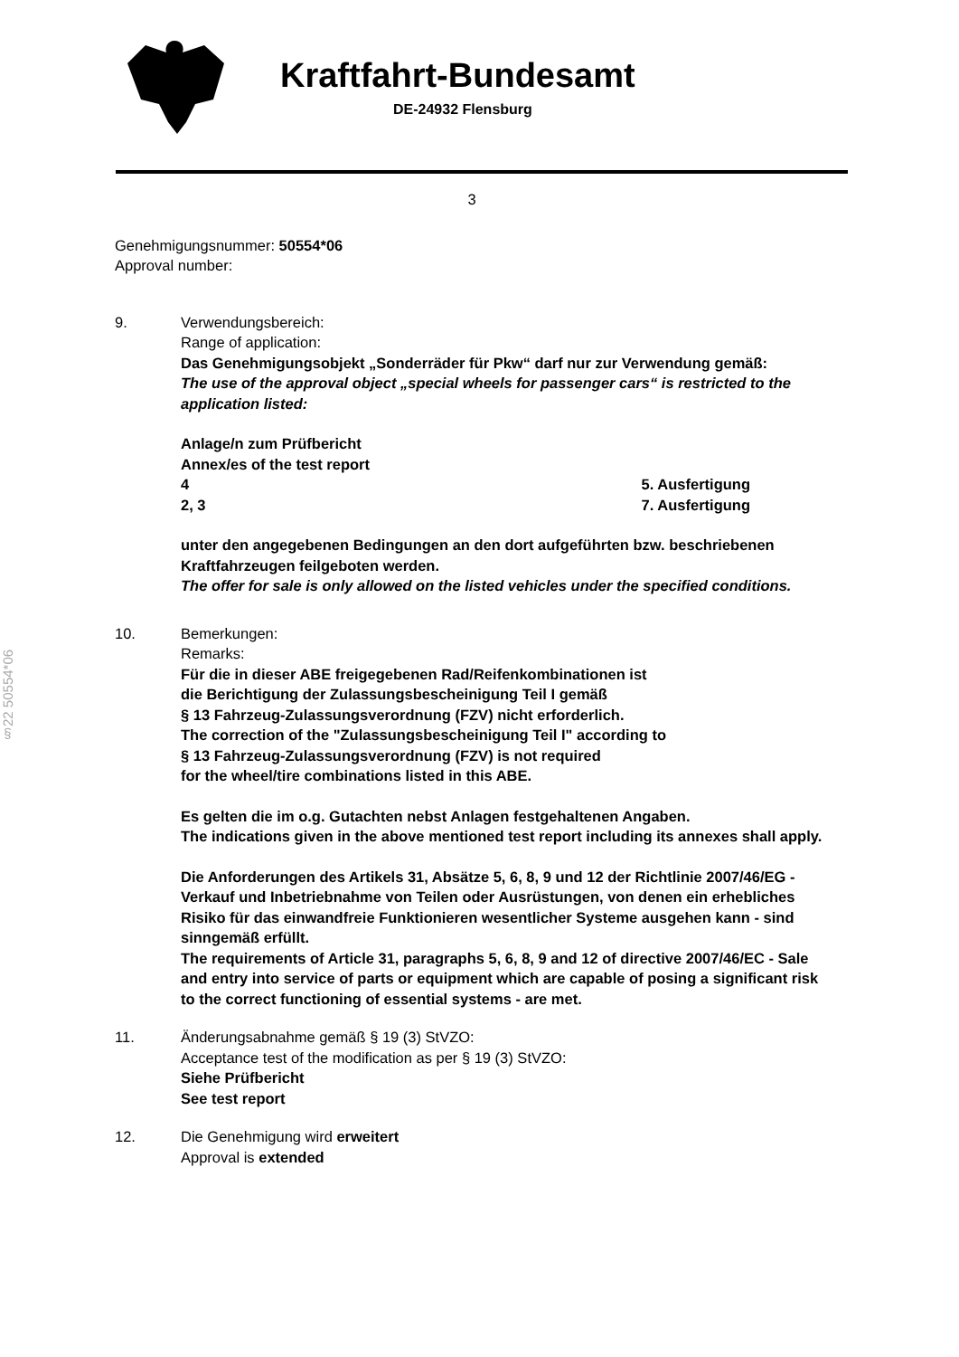Kraftfahrt-Bundesamt
DE-24932 Flensburg
§22 50554*06
3
Genehmigungsnummer: 50554*06
Approval number:
9. Verwendungsbereich:
Range of application:
Das Genehmigungsobjekt „Sonderräder für Pkw“ darf nur zur Verwendung gemäß:
The use of the approval object „special wheels for passenger cars“ is restricted to the application listed:
Anlage/n zum Prüfbericht
Annex/es of the test report
4 5. Ausfertigung
2, 3 7. Ausfertigung
unter den angegebenen Bedingungen an den dort aufgeführten bzw. beschriebenen Kraftfahrzeugen feilgeboten werden.
The offer for sale is only allowed on the listed vehicles under the specified conditions.
10. Bemerkungen:
Remarks:
Für die in dieser ABE freigegebenen Rad/Reifenkombinationen ist
die Berichtigung der Zulassungsbescheinigung Teil I gemäß
§ 13 Fahrzeug-Zulassungsverordnung (FZV) nicht erforderlich.
The correction of the "Zulassungsbescheinigung Teil I" according to
§ 13 Fahrzeug-Zulassungsverordnung (FZV) is not required
for the wheel/tire combinations listed in this ABE.
Es gelten die im o.g. Gutachten nebst Anlagen festgehaltenen Angaben.
The indications given in the above mentioned test report including its annexes shall apply.
Die Anforderungen des Artikels 31, Absätze 5, 6, 8, 9 und 12 der Richtlinie 2007/46/EG - Verkauf und Inbetriebnahme von Teilen oder Ausrüstungen, von denen ein erhebliches Risiko für das einwandfreie Funktionieren wesentlicher Systeme ausgehen kann - sind sinngemäß erfüllt.
The requirements of Article 31, paragraphs 5, 6, 8, 9 and 12 of directive 2007/46/EC - Sale and entry into service of parts or equipment which are capable of posing a significant risk to the correct functioning of essential systems - are met.
11. Änderungsabnahme gemäß § 19 (3) StVZO:
Acceptance test of the modification as per § 19 (3) StVZO:
Siehe Prüfbericht
See test report
12. Die Genehmigung wird erweitert
Approval is extended